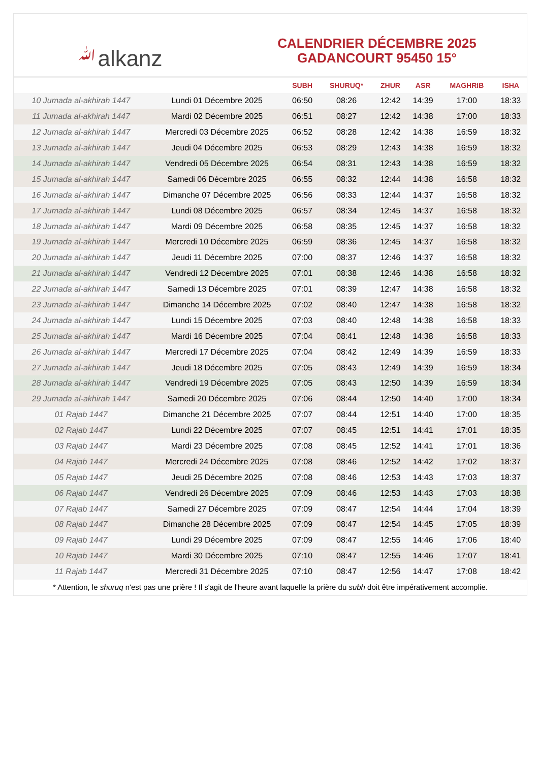ﷲalkanz
CALENDRIER DÉCEMBRE 2025
GADANCOURT 95450 15°
| | | SUBH | SHURUQ* | ZHUR | ASR | MAGHRIB | ISHA |
| --- | --- | --- | --- | --- | --- | --- | --- |
| 10 Jumada al-akhirah 1447 | Lundi 01 Décembre 2025 | 06:50 | 08:26 | 12:42 | 14:39 | 17:00 | 18:33 |
| 11 Jumada al-akhirah 1447 | Mardi 02 Décembre 2025 | 06:51 | 08:27 | 12:42 | 14:38 | 17:00 | 18:33 |
| 12 Jumada al-akhirah 1447 | Mercredi 03 Décembre 2025 | 06:52 | 08:28 | 12:42 | 14:38 | 16:59 | 18:32 |
| 13 Jumada al-akhirah 1447 | Jeudi 04 Décembre 2025 | 06:53 | 08:29 | 12:43 | 14:38 | 16:59 | 18:32 |
| 14 Jumada al-akhirah 1447 | Vendredi 05 Décembre 2025 | 06:54 | 08:31 | 12:43 | 14:38 | 16:59 | 18:32 |
| 15 Jumada al-akhirah 1447 | Samedi 06 Décembre 2025 | 06:55 | 08:32 | 12:44 | 14:38 | 16:58 | 18:32 |
| 16 Jumada al-akhirah 1447 | Dimanche 07 Décembre 2025 | 06:56 | 08:33 | 12:44 | 14:37 | 16:58 | 18:32 |
| 17 Jumada al-akhirah 1447 | Lundi 08 Décembre 2025 | 06:57 | 08:34 | 12:45 | 14:37 | 16:58 | 18:32 |
| 18 Jumada al-akhirah 1447 | Mardi 09 Décembre 2025 | 06:58 | 08:35 | 12:45 | 14:37 | 16:58 | 18:32 |
| 19 Jumada al-akhirah 1447 | Mercredi 10 Décembre 2025 | 06:59 | 08:36 | 12:45 | 14:37 | 16:58 | 18:32 |
| 20 Jumada al-akhirah 1447 | Jeudi 11 Décembre 2025 | 07:00 | 08:37 | 12:46 | 14:37 | 16:58 | 18:32 |
| 21 Jumada al-akhirah 1447 | Vendredi 12 Décembre 2025 | 07:01 | 08:38 | 12:46 | 14:38 | 16:58 | 18:32 |
| 22 Jumada al-akhirah 1447 | Samedi 13 Décembre 2025 | 07:01 | 08:39 | 12:47 | 14:38 | 16:58 | 18:32 |
| 23 Jumada al-akhirah 1447 | Dimanche 14 Décembre 2025 | 07:02 | 08:40 | 12:47 | 14:38 | 16:58 | 18:32 |
| 24 Jumada al-akhirah 1447 | Lundi 15 Décembre 2025 | 07:03 | 08:40 | 12:48 | 14:38 | 16:58 | 18:33 |
| 25 Jumada al-akhirah 1447 | Mardi 16 Décembre 2025 | 07:04 | 08:41 | 12:48 | 14:38 | 16:58 | 18:33 |
| 26 Jumada al-akhirah 1447 | Mercredi 17 Décembre 2025 | 07:04 | 08:42 | 12:49 | 14:39 | 16:59 | 18:33 |
| 27 Jumada al-akhirah 1447 | Jeudi 18 Décembre 2025 | 07:05 | 08:43 | 12:49 | 14:39 | 16:59 | 18:34 |
| 28 Jumada al-akhirah 1447 | Vendredi 19 Décembre 2025 | 07:05 | 08:43 | 12:50 | 14:39 | 16:59 | 18:34 |
| 29 Jumada al-akhirah 1447 | Samedi 20 Décembre 2025 | 07:06 | 08:44 | 12:50 | 14:40 | 17:00 | 18:34 |
| 01 Rajab 1447 | Dimanche 21 Décembre 2025 | 07:07 | 08:44 | 12:51 | 14:40 | 17:00 | 18:35 |
| 02 Rajab 1447 | Lundi 22 Décembre 2025 | 07:07 | 08:45 | 12:51 | 14:41 | 17:01 | 18:35 |
| 03 Rajab 1447 | Mardi 23 Décembre 2025 | 07:08 | 08:45 | 12:52 | 14:41 | 17:01 | 18:36 |
| 04 Rajab 1447 | Mercredi 24 Décembre 2025 | 07:08 | 08:46 | 12:52 | 14:42 | 17:02 | 18:37 |
| 05 Rajab 1447 | Jeudi 25 Décembre 2025 | 07:08 | 08:46 | 12:53 | 14:43 | 17:03 | 18:37 |
| 06 Rajab 1447 | Vendredi 26 Décembre 2025 | 07:09 | 08:46 | 12:53 | 14:43 | 17:03 | 18:38 |
| 07 Rajab 1447 | Samedi 27 Décembre 2025 | 07:09 | 08:47 | 12:54 | 14:44 | 17:04 | 18:39 |
| 08 Rajab 1447 | Dimanche 28 Décembre 2025 | 07:09 | 08:47 | 12:54 | 14:45 | 17:05 | 18:39 |
| 09 Rajab 1447 | Lundi 29 Décembre 2025 | 07:09 | 08:47 | 12:55 | 14:46 | 17:06 | 18:40 |
| 10 Rajab 1447 | Mardi 30 Décembre 2025 | 07:10 | 08:47 | 12:55 | 14:46 | 17:07 | 18:41 |
| 11 Rajab 1447 | Mercredi 31 Décembre 2025 | 07:10 | 08:47 | 12:56 | 14:47 | 17:08 | 18:42 |
* Attention, le shuruq n'est pas une prière ! Il s'agit de l'heure avant laquelle la prière du subh doit être impérativement accomplie.